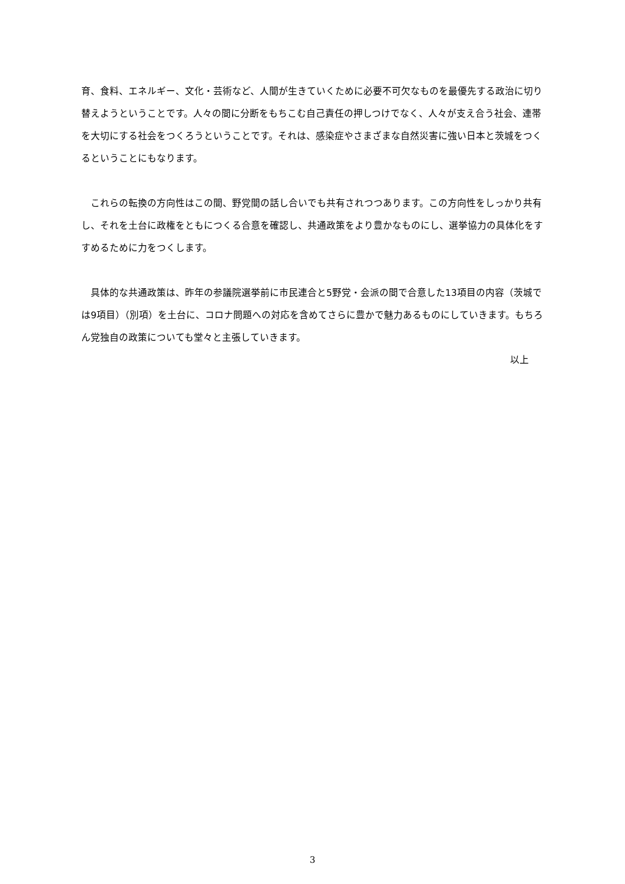育、食料、エネルギー、文化・芸術など、人間が生きていくために必要不可欠なものを最優先する政治に切り替えようということです。人々の間に分断をもちこむ自己責任の押しつけでなく、人々が支え合う社会、連帯を大切にする社会をつくろうということです。それは、感染症やさまざまな自然災害に強い日本と茨城をつくるということにもなります。
　これらの転換の方向性はこの間、野党間の話し合いでも共有されつつあります。この方向性をしっかり共有し、それを土台に政権をともにつくる合意を確認し、共通政策をより豊かなものにし、選挙協力の具体化をすすめるために力をつくします。
　具体的な共通政策は、昨年の参議院選挙前に市民連合と5野党・会派の間で合意した13項目の内容（茨城では9項目）（別項）を土台に、コロナ問題への対応を含めてさらに豊かで魅力あるものにしていきます。もちろん党独自の政策についても堂々と主張していきます。
以上
3